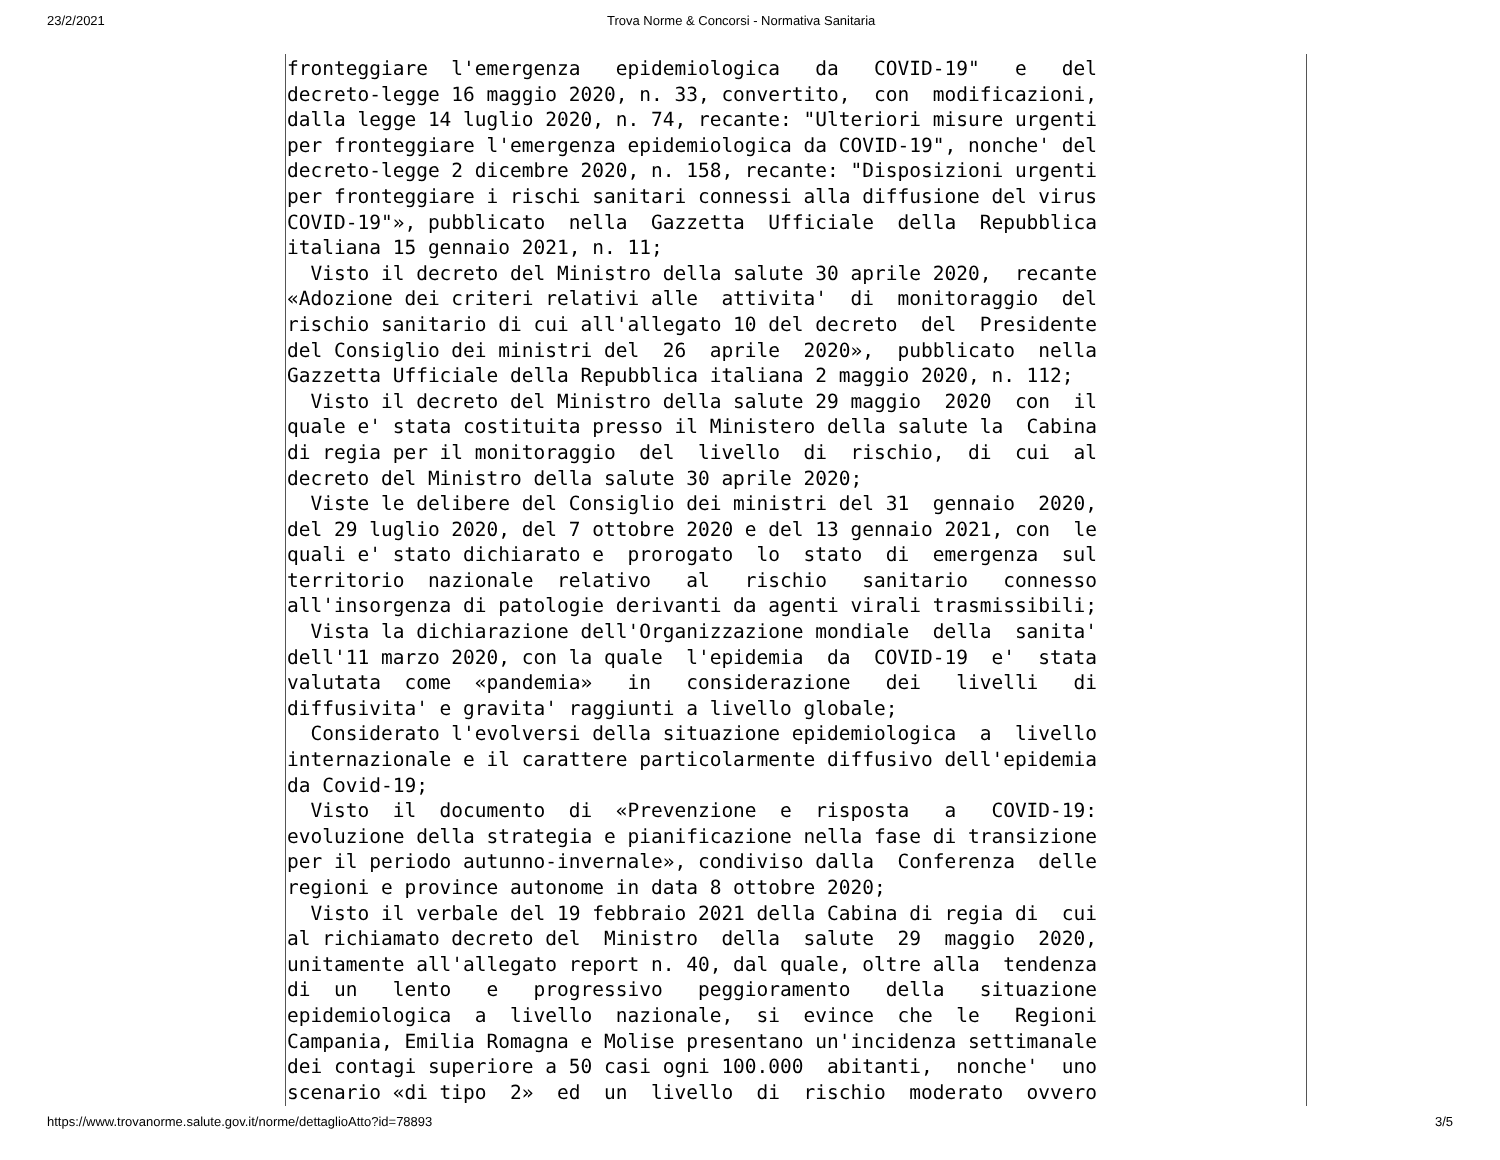23/2/2021 Trova Norme & Concorsi - Normativa Sanitaria
fronteggiare  l'emergenza   epidemiologica   da   COVID-19"   e   del
decreto-legge 16 maggio 2020, n. 33, convertito,  con  modificazioni,
dalla legge 14 luglio 2020, n. 74, recante: "Ulteriori misure urgenti
per fronteggiare l'emergenza epidemiologica da COVID-19", nonche' del
decreto-legge 2 dicembre 2020, n. 158, recante: "Disposizioni urgenti
per fronteggiare i rischi sanitari connessi alla diffusione del virus
COVID-19"», pubblicato  nella  Gazzetta  Ufficiale  della  Repubblica
italiana 15 gennaio 2021, n. 11;
  Visto il decreto del Ministro della salute 30 aprile 2020,  recante
«Adozione dei criteri relativi alle  attivita'  di  monitoraggio  del
rischio sanitario di cui all'allegato 10 del decreto  del  Presidente
del Consiglio dei ministri del  26  aprile  2020»,  pubblicato  nella
Gazzetta Ufficiale della Repubblica italiana 2 maggio 2020, n. 112;
  Visto il decreto del Ministro della salute 29 maggio  2020  con  il
quale e' stata costituita presso il Ministero della salute la  Cabina
di regia per il monitoraggio  del  livello  di  rischio,  di  cui  al
decreto del Ministro della salute 30 aprile 2020;
  Viste le delibere del Consiglio dei ministri del 31  gennaio  2020,
del 29 luglio 2020, del 7 ottobre 2020 e del 13 gennaio 2021, con  le
quali e' stato dichiarato e  prorogato  lo  stato  di  emergenza  sul
territorio  nazionale  relativo   al   rischio   sanitario   connesso
all'insorgenza di patologie derivanti da agenti virali trasmissibili;
  Vista la dichiarazione dell'Organizzazione mondiale  della  sanita'
dell'11 marzo 2020, con la quale  l'epidemia  da  COVID-19  e'  stata
valutata  come  «pandemia»   in   considerazione   dei   livelli   di
diffusivita' e gravita' raggiunti a livello globale;
  Considerato l'evolversi della situazione epidemiologica  a  livello
internazionale e il carattere particolarmente diffusivo dell'epidemia
da Covid-19;
  Visto  il  documento  di  «Prevenzione  e  risposta   a   COVID-19:
evoluzione della strategia e pianificazione nella fase di transizione
per il periodo autunno-invernale», condiviso dalla  Conferenza  delle
regioni e province autonome in data 8 ottobre 2020;
  Visto il verbale del 19 febbraio 2021 della Cabina di regia di  cui
al richiamato decreto del  Ministro  della  salute  29  maggio  2020,
unitamente all'allegato report n. 40, dal quale, oltre alla  tendenza
di  un   lento   e   progressivo   peggioramento   della   situazione
epidemiologica  a  livello  nazionale,  si  evince  che  le   Regioni
Campania, Emilia Romagna e Molise presentano un'incidenza settimanale
dei contagi superiore a 50 casi ogni 100.000  abitanti,  nonche'  uno
scenario «di tipo  2»  ed  un  livello  di  rischio  moderato  ovvero
https://www.trovanorme.salute.gov.it/norme/dettaglioAtto?id=78893 3/5